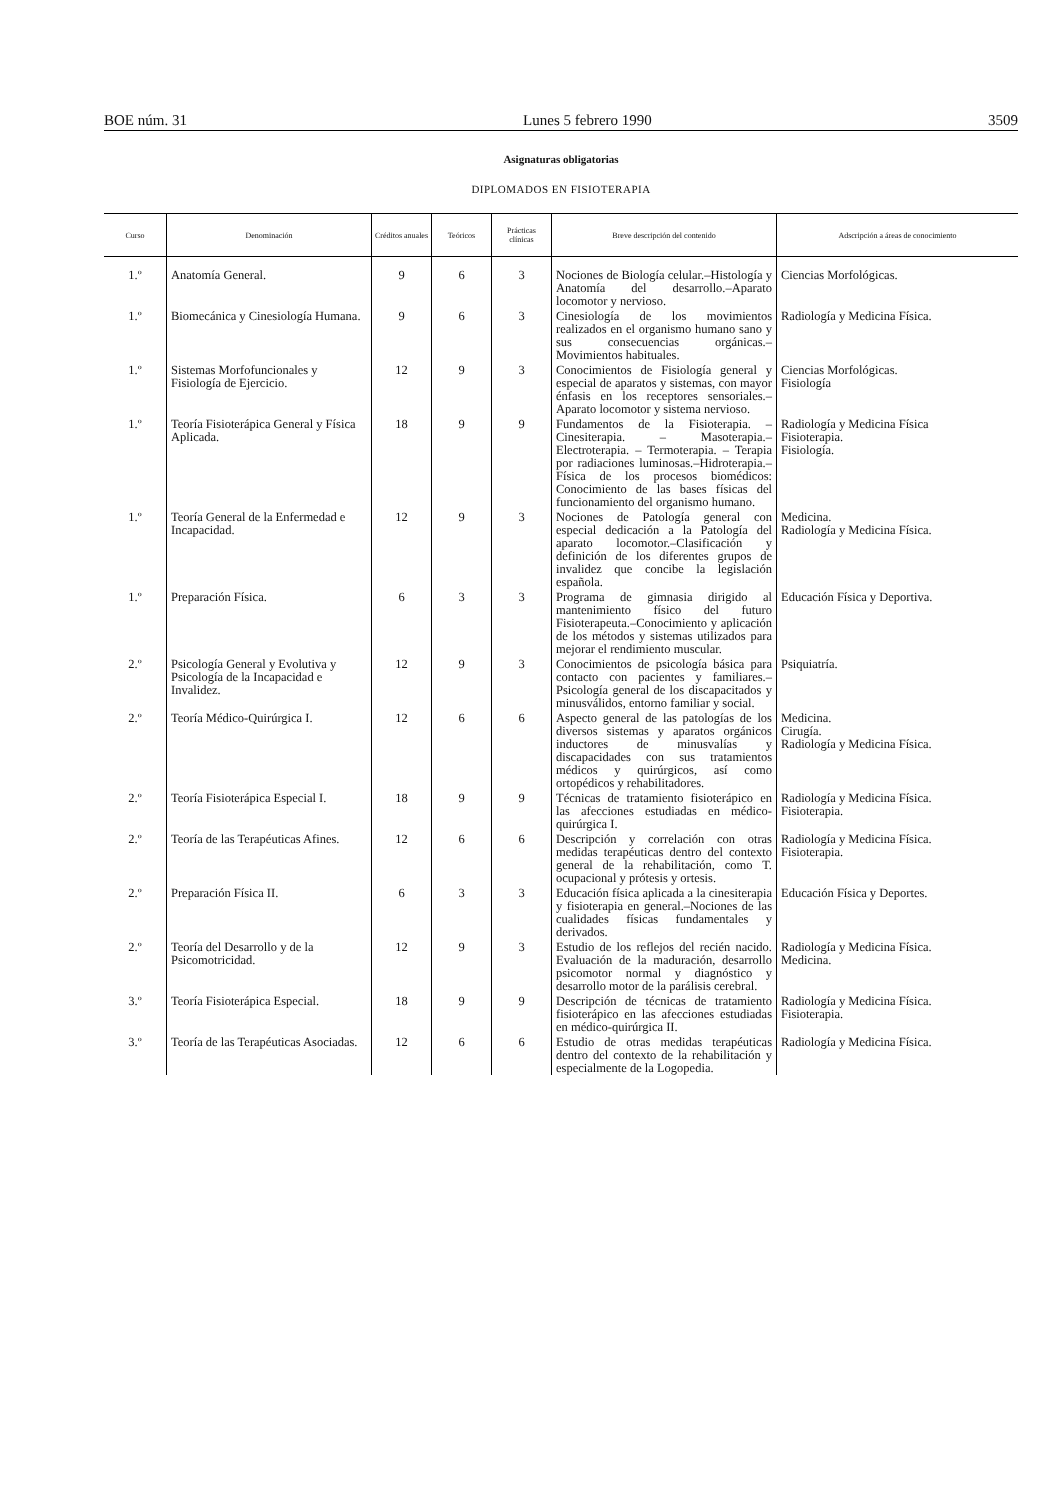BOE núm. 31 Lunes 5 febrero 1990 3509
Asignaturas obligatorias
DIPLOMADOS EN FISIOTERAPIA
| Curso | Denominación | Créditos anuales | Teóricos | Prácticas clínicas | Breve descripción del contenido | Adscripción a áreas de conocimiento |
| --- | --- | --- | --- | --- | --- | --- |
| 1.º | Anatomía General. | 9 | 6 | 3 | Nociones de Biología celular.–Histología y Anatomía del desarrollo.–Aparato locomotor y nervioso. | Ciencias Morfológicas. |
| 1.º | Biomecánica y Cinesiología Humana. | 9 | 6 | 3 | Cinesiología de los movimientos realizados en el organismo humano sano y sus consecuencias orgánicas.–Movimientos habituales. | Radiología y Medicina Física. |
| 1.º | Sistemas Morfofuncionales y Fisiología de Ejercicio. | 12 | 9 | 3 | Conocimientos de Fisiología general y especial de aparatos y sistemas, con mayor énfasis en los receptores sensoriales.–Aparato locomotor y sistema nervioso. | Ciencias Morfológicas. Fisiología |
| 1.º | Teoría Fisioterápica General y Física Aplicada. | 18 | 9 | 9 | Fundamentos de la Fisioterapia. – Cinesiterapia. – Masoterapia.– Electroterapia. – Termoterapia. – Terapia por radiaciones luminosas.–Hidroterapia.–Física de los procesos biomédicos: Conocimiento de las bases físicas del funcionamiento del organismo humano. | Radiología y Medicina Física Fisioterapia. Fisiología. |
| 1.º | Teoría General de la Enfermedad e Incapacidad. | 12 | 9 | 3 | Nociones de Patología general con especial dedicación a la Patología del aparato locomotor.–Clasificación y definición de los diferentes grupos de invalidez que concibe la legislación española. | Medicina. Radiología y Medicina Física. |
| 1.º | Preparación Física. | 6 | 3 | 3 | Programa de gimnasia dirigido al mantenimiento físico del futuro Fisioterapeuta.–Conocimiento y aplicación de los métodos y sistemas utilizados para mejorar el rendimiento muscular. | Educación Física y Deportiva. |
| 2.º | Psicología General y Evolutiva y Psicología de la Incapacidad e Invalidez. | 12 | 9 | 3 | Conocimientos de psicología básica para contacto con pacientes y familiares.–Psicología general de los discapacitados y minusválidos, entorno familiar y social. | Psiquiatría. |
| 2.º | Teoría Médico-Quirúrgica I. | 12 | 6 | 6 | Aspecto general de las patologías de los diversos sistemas y aparatos orgánicos inductores de minusvalías y discapacidades con sus tratamientos médicos y quirúrgicos, así como ortopédicos y rehabilitadores. | Medicina. Cirugía. Radiología y Medicina Física. |
| 2.º | Teoría Fisioterápica Especial I. | 18 | 9 | 9 | Técnicas de tratamiento fisioterápico en las afecciones estudiadas en médico-quirúrgica I. | Radiología y Medicina Física. Fisioterapia. |
| 2.º | Teoría de las Terapéuticas Afines. | 12 | 6 | 6 | Descripción y correlación con otras medidas terapéuticas dentro del contexto general de la rehabilitación, como T. ocupacional y prótesis y ortesis. | Radiología y Medicina Física. Fisioterapia. |
| 2.º | Preparación Física II. | 6 | 3 | 3 | Educación física aplicada a la cinesiterapia y fisioterapia en general.–Nociones de las cualidades físicas fundamentales y derivados. | Educación Física y Deportes. |
| 2.º | Teoría del Desarrollo y de la Psicomotricidad. | 12 | 9 | 3 | Estudio de los reflejos del recién nacido. Evaluación de la maduración, desarrollo psicomotor normal y diagnóstico y desarrollo motor de la parálisis cerebral. | Radiología y Medicina Física. Medicina. |
| 3.º | Teoría Fisioterápica Especial. | 18 | 9 | 9 | Descripción de técnicas de tratamiento fisioterápico en las afecciones estudiadas en médico-quirúrgica II. | Radiología y Medicina Física. Fisioterapia. |
| 3.º | Teoría de las Terapéuticas Asociadas. | 12 | 6 | 6 | Estudio de otras medidas terapéuticas dentro del contexto de la rehabilitación y especialmente de la Logopedia. | Radiología y Medicina Física. |